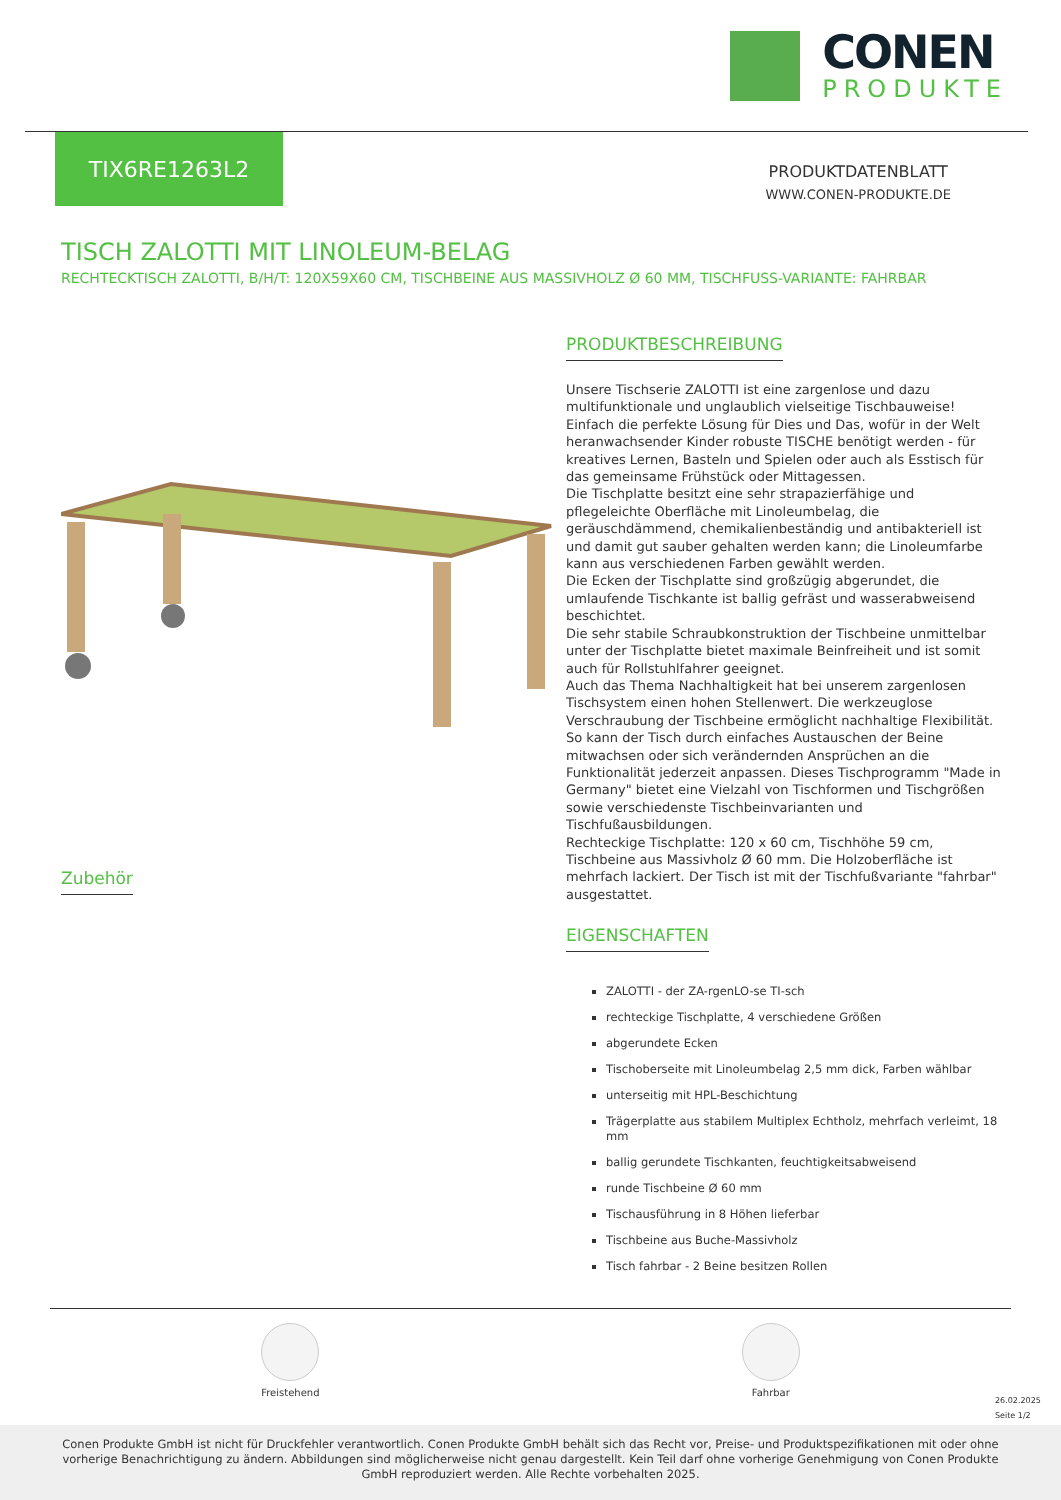CONEN
PRODUKTE
TIX6RE1263L2
PRODUKTDATENBLATT
WWW.CONEN-PRODUKTE.DE
TISCH ZALOTTI MIT LINOLEUM-BELAG
RECHTECKTISCH ZALOTTI, B/H/T: 120X59X60 CM, TISCHBEINE AUS MASSIVHOLZ Ø 60 MM, TISCHFUSS-VARIANTE: FAHRBAR
Zubehör PRODUKTBESCHREIBUNG
Unsere Tischserie ZALOTTI ist eine zargenlose und dazu multifunktionale und unglaublich vielseitige Tischbauweise! Einfach die perfekte Lösung für Dies und Das, wofür in der Welt heranwachsender Kinder robuste TISCHE benötigt werden - für kreatives Lernen, Basteln und Spielen oder auch als Esstisch für das gemeinsame Frühstück oder Mittagessen.
Die Tischplatte besitzt eine sehr strapazierfähige und pflegeleichte Oberfläche mit Linoleumbelag, die geräuschdämmend, chemikalienbeständig und antibakteriell ist und damit gut sauber gehalten werden kann; die Linoleumfarbe kann aus verschiedenen Farben gewählt werden.
Die Ecken der Tischplatte sind großzügig abgerundet, die umlaufende Tischkante ist ballig gefräst und wasserabweisend beschichtet.
Die sehr stabile Schraubkonstruktion der Tischbeine unmittelbar unter der Tischplatte bietet maximale Beinfreiheit und ist somit auch für Rollstuhlfahrer geeignet.
Auch das Thema Nachhaltigkeit hat bei unserem zargenlosen Tischsystem einen hohen Stellenwert. Die werkzeuglose Verschraubung der Tischbeine ermöglicht nachhaltige Flexibilität. So kann der Tisch durch einfaches Austauschen der Beine mitwachsen oder sich verändernden Ansprüchen an die Funktionalität jederzeit anpassen. Dieses Tischprogramm "Made in Germany" bietet eine Vielzahl von Tischformen und Tischgrößen sowie verschiedenste Tischbeinvarianten und Tischfußausbildungen.
Rechteckige Tischplatte: 120 x 60 cm, Tischhöhe 59 cm, Tischbeine aus Massivholz Ø 60 mm. Die Holzoberfläche ist mehrfach lackiert. Der Tisch ist mit der Tischfußvariante "fahrbar" ausgestattet.
EIGENSCHAFTEN
ZALOTTI - der ZA-rgenLO-se TI-sch
rechteckige Tischplatte, 4 verschiedene Größen
abgerundete Ecken
Tischoberseite mit Linoleumbelag 2,5 mm dick, Farben wählbar
unterseitig mit HPL-Beschichtung
Trägerplatte aus stabilem Multiplex Echtholz, mehrfach verleimt, 18 mm
ballig gerundete Tischkanten, feuchtigkeitsabweisend
runde Tischbeine Ø 60 mm
Tischausführung in 8 Höhen lieferbar
Tischbeine aus Buche-Massivholz
Tisch fahrbar - 2 Beine besitzen Rollen
Freistehend Fahrbar
26.02.2025
Seite 1/2
Conen Produkte GmbH ist nicht für Druckfehler verantwortlich. Conen Produkte GmbH behält sich das Recht vor, Preise- und Produktspezifikationen mit oder ohne vorherige Benachrichtigung zu ändern. Abbildungen sind möglicherweise nicht genau dargestellt. Kein Teil darf ohne vorherige Genehmigung von Conen Produkte GmbH reproduziert werden. Alle Rechte vorbehalten 2025.